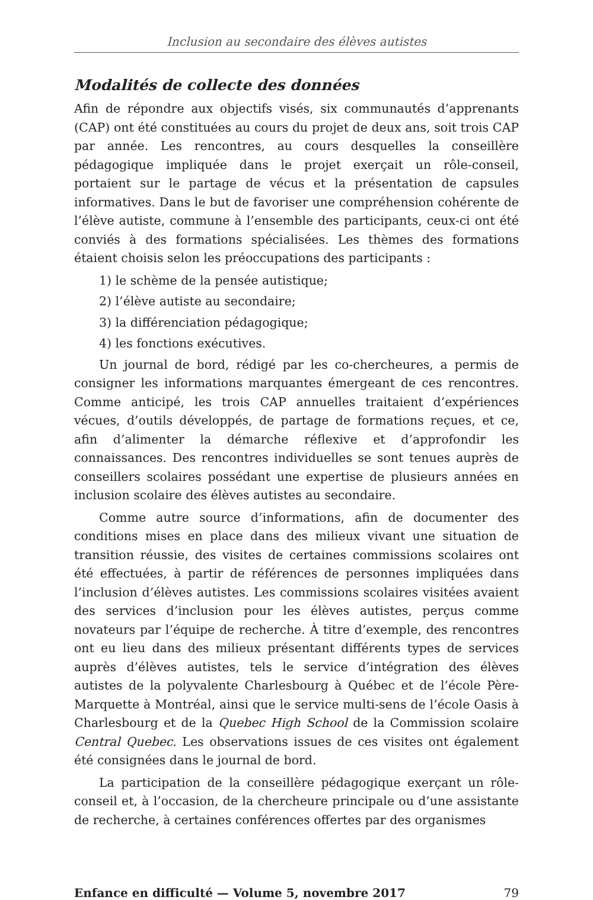Inclusion au secondaire des élèves autistes
Modalités de collecte des données
Afin de répondre aux objectifs visés, six communautés d’apprenants (CAP) ont été constituées au cours du projet de deux ans, soit trois CAP par année. Les rencontres, au cours desquelles la conseillère pédagogique impliquée dans le projet exerçait un rôle-conseil, portaient sur le partage de vécus et la présentation de capsules informatives. Dans le but de favoriser une compréhension cohérente de l’élève autiste, commune à l’ensemble des participants, ceux-ci ont été conviés à des formations spécialisées. Les thèmes des formations étaient choisis selon les préoccupations des participants :
1) le schème de la pensée autistique;
2) l’élève autiste au secondaire;
3) la différenciation pédagogique;
4) les fonctions exécutives.
Un journal de bord, rédigé par les co-chercheures, a permis de consigner les informations marquantes émergeant de ces rencontres. Comme anticipé, les trois CAP annuelles traitaient d’expériences vécues, d’outils développés, de partage de formations reçues, et ce, afin d’alimenter la démarche réflexive et d’approfondir les connaissances. Des rencontres individuelles se sont tenues auprès de conseillers scolaires possédant une expertise de plusieurs années en inclusion scolaire des élèves autistes au secondaire.
Comme autre source d’informations, afin de documenter des conditions mises en place dans des milieux vivant une situation de transition réussie, des visites de certaines commissions scolaires ont été effectuées, à partir de références de personnes impliquées dans l’inclusion d’élèves autistes. Les commissions scolaires visitées avaient des services d’inclusion pour les élèves autistes, perçus comme novateurs par l’équipe de recherche. À titre d’exemple, des rencontres ont eu lieu dans des milieux présentant différents types de services auprès d’élèves autistes, tels le service d’intégration des élèves autistes de la polyvalente Charlesbourg à Québec et de l’école Père-Marquette à Montréal, ainsi que le service multi-sens de l’école Oasis à Charlesbourg et de la Quebec High School de la Commission scolaire Central Quebec. Les observations issues de ces visites ont également été consignées dans le journal de bord.
La participation de la conseillère pédagogique exerçant un rôle-conseil et, à l’occasion, de la chercheure principale ou d’une assistante de recherche, à certaines conférences offertes par des organismes
Enfance en difficulté — Volume 5, novembre 2017 79